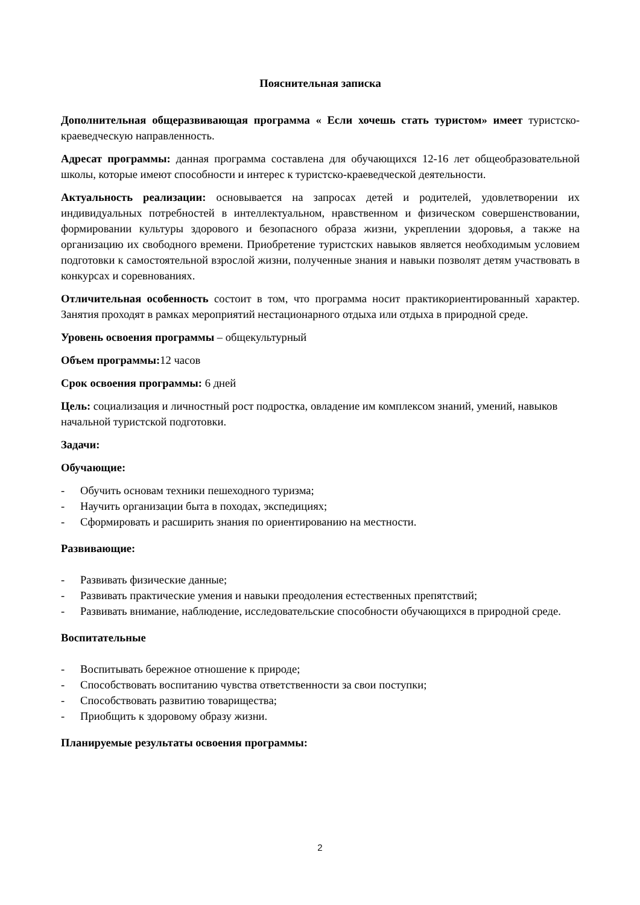Пояснительная записка
Дополнительная общеразвивающая программа « Если хочешь стать туристом» имеет туристско-краеведческую направленность.
Адресат программы: данная программа составлена для обучающихся 12-16 лет общеобразовательной школы, которые имеют способности и интерес к туристско-краеведческой деятельности.
Актуальность реализации: основывается на запросах детей и родителей, удовлетворении их индивидуальных потребностей в интеллектуальном, нравственном и физическом совершенствовании, формировании культуры здорового и безопасного образа жизни, укреплении здоровья, а также на организацию их свободного времени. Приобретение туристских навыков является необходимым условием подготовки к самостоятельной взрослой жизни, полученные знания и навыки позволят детям участвовать в конкурсах и соревнованиях.
Отличительная особенность состоит в том, что программа носит практикориентированный характер. Занятия проходят в рамках мероприятий нестационарного отдыха или отдыха в природной среде.
Уровень освоения программы – общекультурный
Объем программы: 12 часов
Срок освоения программы: 6 дней
Цель: социализация и личностный рост подростка, овладение им комплексом знаний, умений, навыков начальной туристской подготовки.
Задачи:
Обучающие:
- Обучить основам техники пешеходного туризма;
- Научить организации быта в походах, экспедициях;
- Сформировать и расширить знания по ориентированию на местности.
Развивающие:
- Развивать физические данные;
- Развивать практические умения и навыки преодоления естественных препятствий;
- Развивать внимание, наблюдение, исследовательские способности обучающихся в природной среде.
Воспитательные
- Воспитывать бережное отношение к природе;
- Способствовать воспитанию чувства ответственности за свои поступки;
- Способствовать развитию товарищества;
- Приобщить к здоровому образу жизни.
Планируемые результаты освоения программы:
2